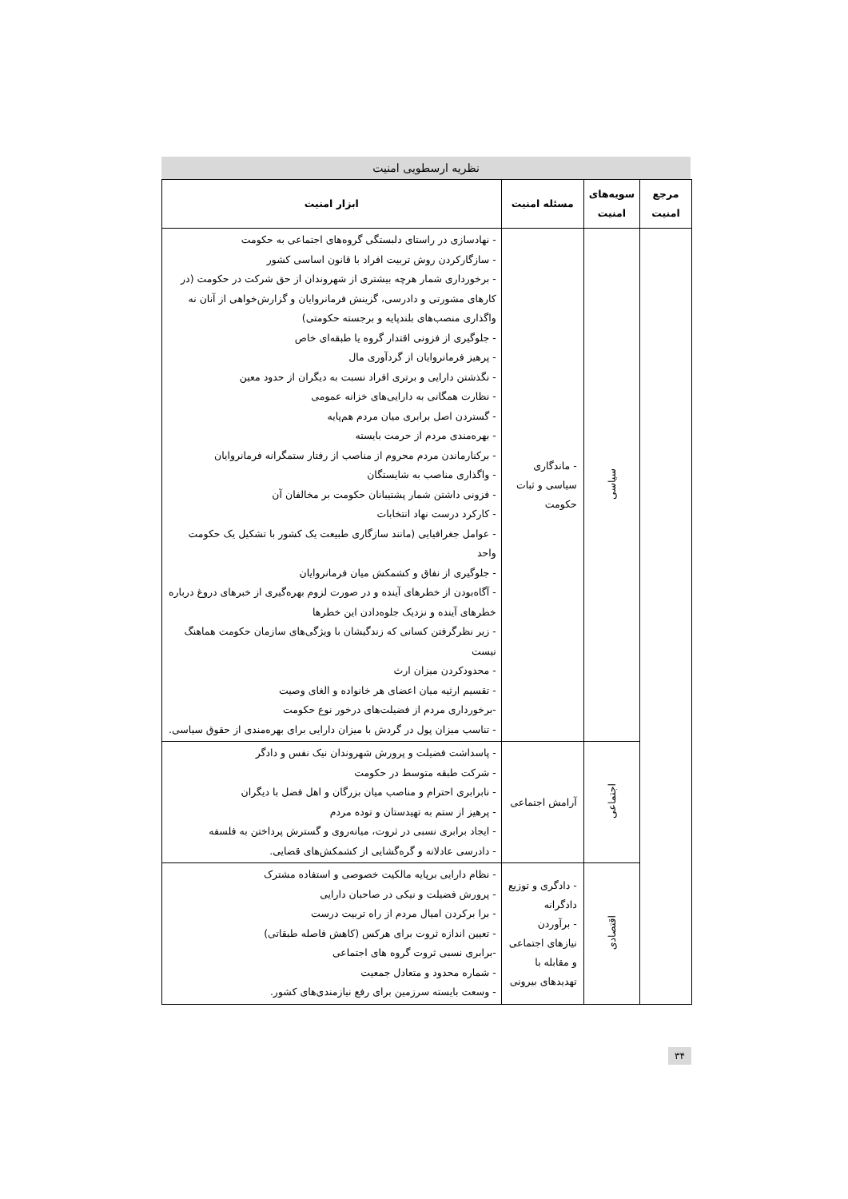نظریه ارسطویی امنیت
| مرجع امنیت | سویه‌های امنیت | مسئله امنیت | ابزار امنیت |
| --- | --- | --- | --- |
| | سیاسی | - ماندگاری سیاسی و ثبات حکومت | - نهادسازی در راستای دلبستگی گروه‌های اجتماعی به حکومت - سازگارکردن روش تربیت افراد با قانون اساسی کشور - برخورداری شمار هرچه بیشتری از شهروندان از حق شرکت در حکومت (در کارهای مشورتی و دادرسی، گزینش فرمانروایان و گزارش‌خواهی از آنان نه واگذاری منصب‌های بلندپایه و برجسته حکومتی) - جلوگیری از فزونی اقتدار گروه یا طبقه‌ای خاص - پرهیز فرمانروایان از گردآوری مال - نگذشتن دارایی و برتری افراد نسبت به دیگران از حدود معین - نظارت همگانی به دارایی‌های خزانه عمومی - گستردن اصل برابری میان مردم هم‌پایه - بهره‌مندی مردم از حرمت بایسته - برکنارماندن مردم محروم از مناصب از رفتار ستمگرانه فرمانروایان - واگذاری مناصب به شایستگان - فزونی داشتن شمار پشتیبانان حکومت بر مخالفان آن - کارکرد درست نهاد انتخابات - عوامل جغرافیایی (مانند سازگاری طبیعت یک کشور با تشکیل یک حکومت واحد - جلوگیری از نفاق و کشمکش میان فرمانروایان - آگاه‌بودن از خطرهای آینده و در صورت لزوم بهره‌گیری از خبرهای دروغ درباره خطرهای آینده و نزدیک جلوه‌دادن این خطرها - زیر نظرگرفتن کسانی که زندگیشان با ویژگی‌های سازمان حکومت هماهنگ نیست - محدودکردن میزان ارث - تقسیم ارثیه میان اعضای هر خانواده و الغای وصیت -برخورداری مردم از فضیلت‌های درخور نوع حکومت - تناسب میزان پول در گردش با میزان دارایی برای بهره‌مندی از حقوق سیاسی. |
| | اجتماعی | آرامش اجتماعی | - پاسداشت فضیلت و پرورش شهروندان نیک نفس و دادگر - شرکت طبقه متوسط در حکومت - نابرابری احترام و مناصب میان بزرگان و اهل فضل با دیگران - پرهیز از ستم به تهیدستان و توده مردم - ایجاد برابری نسبی در ثروت، میانه‌روی و گسترش پرداختن به فلسفه - دادرسی عادلانه و گره‌گشایی از کشمکش‌های قضایی. |
| | اقتصادی | - دادگری و توزیع دادگرانه - برآوردن نیازهای اجتماعی و مقابله با تهدیدهای بیرونی | - نظام دارایی برپایه مالکیت خصوصی و استفاده مشترک - پرورش فضیلت و نیکی در صاحبان دارایی - برا برکردن امیال مردم از راه تربیت درست - تعیین اندازه ثروت برای هرکس (کاهش فاصله طبقاتی) -برابری نسبی ثروت گروه های اجتماعی - شماره محدود و متعادل جمعیت - وسعت بایسته سرزمین برای رفع نیازمندی‌های کشور. |
۳۴